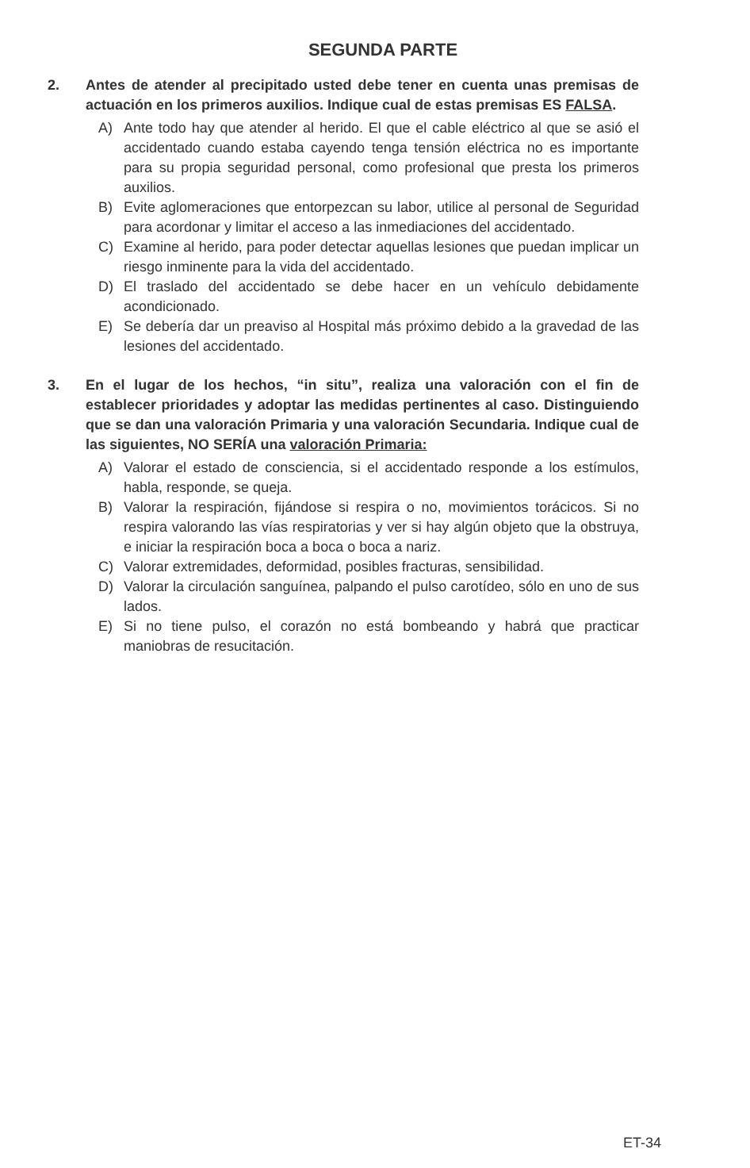SEGUNDA PARTE
2. Antes de atender al precipitado usted debe tener en cuenta unas premisas de actuación en los primeros auxilios. Indique cual de estas premisas ES FALSA.
A) Ante todo hay que atender al herido. El que el cable eléctrico al que se asió el accidentado cuando estaba cayendo tenga tensión eléctrica no es importante para su propia seguridad personal, como profesional que presta los primeros auxilios.
B) Evite aglomeraciones que entorpezcan su labor, utilice al personal de Seguridad para acordonar y limitar el acceso a las inmediaciones del accidentado.
C) Examine al herido, para poder detectar aquellas lesiones que puedan implicar un riesgo inminente para la vida del accidentado.
D) El traslado del accidentado se debe hacer en un vehículo debidamente acondicionado.
E) Se debería dar un preaviso al Hospital más próximo debido a la gravedad de las lesiones del accidentado.
3. En el lugar de los hechos, “in situ”, realiza una valoración con el fin de establecer prioridades y adoptar las medidas pertinentes al caso. Distinguiendo que se dan una valoración Primaria y una valoración Secundaria. Indique cual de las siguientes, NO SERÍA una valoración Primaria:
A) Valorar el estado de consciencia, si el accidentado responde a los estímulos, habla, responde, se queja.
B) Valorar la respiración, fijándose si respira o no, movimientos torácicos. Si no respira valorando las vías respiratorias y ver si hay algún objeto que la obstruya, e iniciar la respiración boca a boca o boca a nariz.
C) Valorar extremidades, deformidad, posibles fracturas, sensibilidad.
D) Valorar la circulación sanguínea, palpando el pulso carotídeo, sólo en uno de sus lados.
E) Si no tiene pulso, el corazón no está bombeando y habrá que practicar maniobras de resucitación.
ET-34